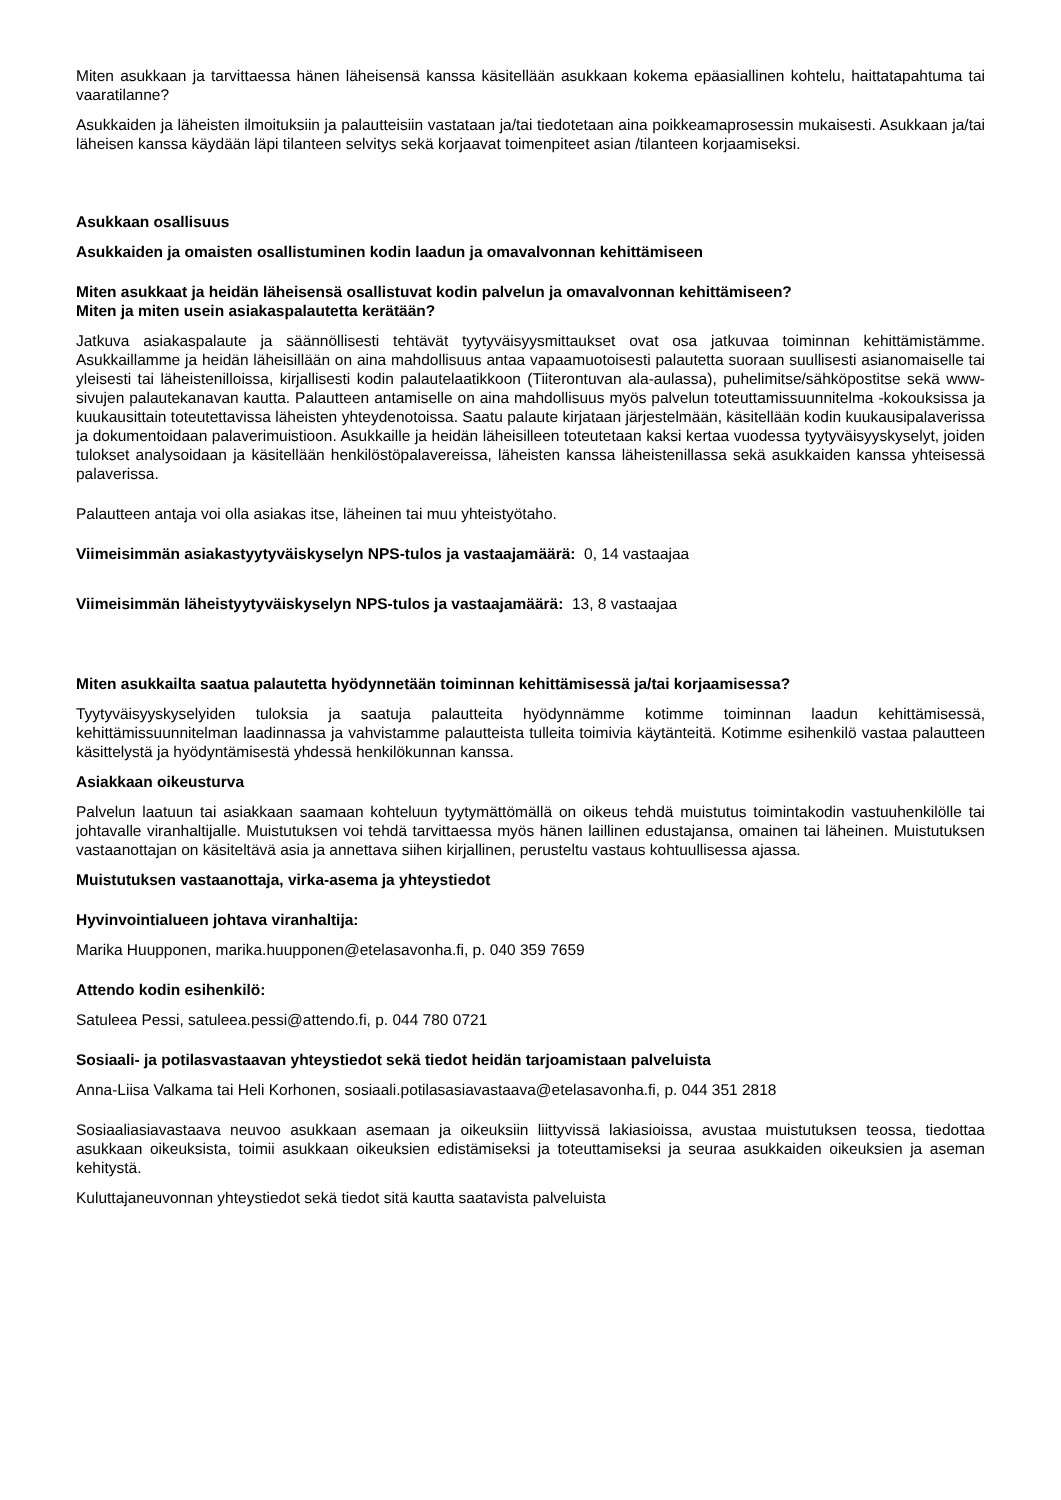Miten asukkaan ja tarvittaessa hänen läheisensä kanssa käsitellään asukkaan kokema epäasiallinen kohtelu, haittatapahtuma tai vaaratilanne?
Asukkaiden ja läheisten ilmoituksiin ja palautteisiin vastataan ja/tai tiedotetaan aina poikkeamaprosessin mukaisesti. Asukkaan ja/tai läheisen kanssa käydään läpi tilanteen selvitys sekä korjaavat toimenpiteet asian /tilanteen korjaamiseksi.
Asukkaan osallisuus
Asukkaiden ja omaisten osallistuminen kodin laadun ja omavalvonnan kehittämiseen
Miten asukkaat ja heidän läheisensä osallistuvat kodin palvelun ja omavalvonnan kehittämiseen?
Miten ja miten usein asiakaspalautetta kerätään?
Jatkuva asiakaspalaute ja säännöllisesti tehtävät tyytyväisyysmittaukset ovat osa jatkuvaa toiminnan kehittämistämme. Asukkaillamme ja heidän läheisillään on aina mahdollisuus antaa vapaamuotoisesti palautetta suoraan suullisesti asianomaiselle tai yleisesti tai läheistenilloissa, kirjallisesti kodin palautelaatikkoon (Tiiterontuvan ala-aulassa), puhelimitse/sähköpostitse sekä www-sivujen palautekanavan kautta. Palautteen antamiselle on aina mahdollisuus myös palvelun toteuttamissuunnitelma -kokouksissa ja kuukausittain toteutettavissa läheisten yhteydenotoissa. Saatu palaute kirjataan järjestelmään, käsitellään kodin kuukausipalaverissa ja dokumentoidaan palaverimuistioon. Asukkaille ja heidän läheisilleen toteutetaan kaksi kertaa vuodessa tyytyväisyyskyselyt, joiden tulokset analysoidaan ja käsitellään henkilöstöpalavereissa, läheisten kanssa läheistenillassa sekä asukkaiden kanssa yhteisessä palaverissa.
Palautteen antaja voi olla asiakas itse, läheinen tai muu yhteistyötaho.
Viimeisimmän asiakastyytyväiskyselyn NPS-tulos ja vastaajamäärä: 0, 14 vastaajaa
Viimeisimmän läheistyytyväiskyselyn NPS-tulos ja vastaajamäärä: 13, 8 vastaajaa
Miten asukkailta saatua palautetta hyödynnetään toiminnan kehittämisessä ja/tai korjaamisessa?
Tyytyväisyyskyselyiden tuloksia ja saatuja palautteita hyödynnämme kotimme toiminnan laadun kehittämisessä, kehittämissuunnitelman laadinnassa ja vahvistamme palautteista tulleita toimivia käytänteitä. Kotimme esihenkilö vastaa palautteen käsittelystä ja hyödyntämisestä yhdessä henkilökunnan kanssa.
Asiakkaan oikeusturva
Palvelun laatuun tai asiakkaan saamaan kohteluun tyytymättömällä on oikeus tehdä muistutus toimintakodin vastuuhenkilölle tai johtavalle viranhaltijalle. Muistutuksen voi tehdä tarvittaessa myös hänen laillinen edustajansa, omainen tai läheinen. Muistutuksen vastaanottajan on käsiteltävä asia ja annettava siihen kirjallinen, perusteltu vastaus kohtuullisessa ajassa.
Muistutuksen vastaanottaja, virka-asema ja yhteystiedot
Hyvinvointialueen johtava viranhaltija:
Marika Huupponen, marika.huupponen@etelasavonha.fi, p. 040 359 7659
Attendo kodin esihenkilö:
Satuleea Pessi, satuleea.pessi@attendo.fi, p. 044 780 0721
Sosiaali- ja potilasvastaavan yhteystiedot sekä tiedot heidän tarjoamistaan palveluista
Anna-Liisa Valkama tai Heli Korhonen, sosiaali.potilasasiavastaava@etelasavonha.fi, p. 044 351 2818
Sosiaaliasiavastaava neuvoo asukkaan asemaan ja oikeuksiin liittyvissä lakiasioissa, avustaa muistutuksen teossa, tiedottaa asukkaan oikeuksista, toimii asukkaan oikeuksien edistämiseksi ja toteuttamiseksi ja seuraa asukkaiden oikeuksien ja aseman kehitystä.
Kuluttajaneuvonnan yhteystiedot sekä tiedot sitä kautta saatavista palveluista